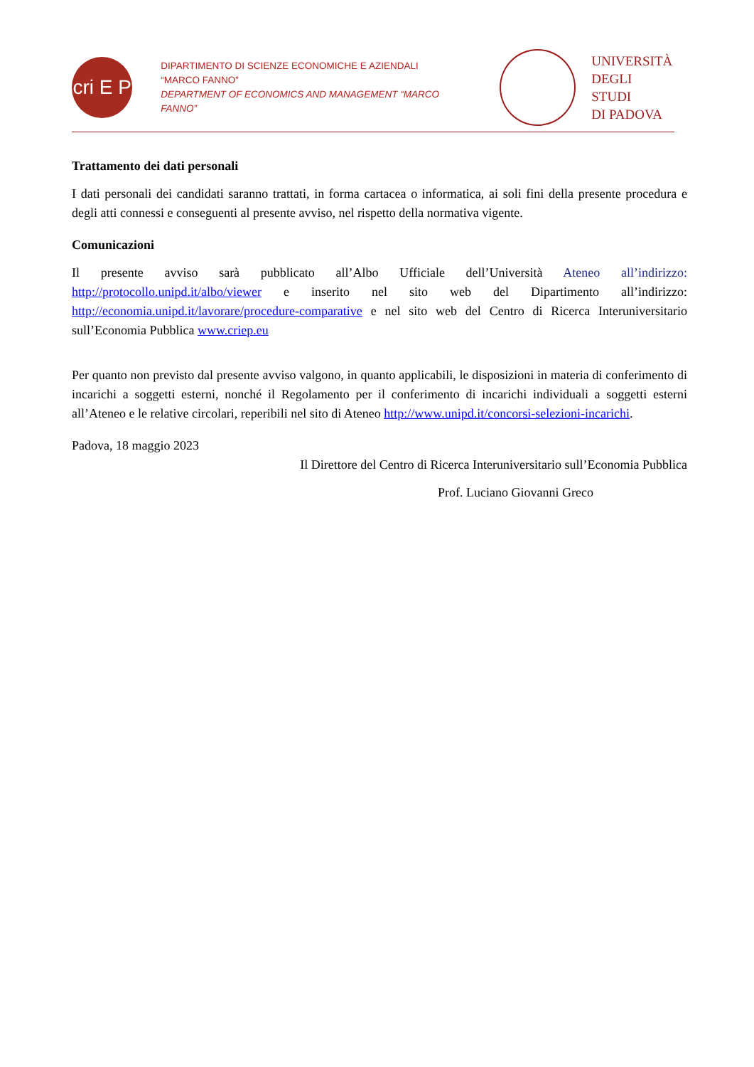cri E P
DIPARTIMENTO DI SCIENZE ECONOMICHE E AZIENDALI
“MARCO FANNO”
DEPARTMENT OF ECONOMICS AND MANAGEMENT “MARCO FANNO”
UNIVERSITÀ
DEGLI STUDI
DI PADOVA
Trattamento dei dati personali
I dati personali dei candidati saranno trattati, in forma cartacea o informatica, ai soli fini della presente procedura e degli atti connessi e conseguenti al presente avviso, nel rispetto della normativa vigente.
Comunicazioni
Il presente avviso sarà pubblicato all’Albo Ufficiale dell’Università Ateneo all’indirizzo: http://protocollo.unipd.it/albo/viewer e inserito nel sito web del Dipartimento all’indirizzo: http://economia.unipd.it/lavorare/procedure-comparative e nel sito web del Centro di Ricerca Interuniversitario sull’Economia Pubblica www.criep.eu
Per quanto non previsto dal presente avviso valgono, in quanto applicabili, le disposizioni in materia di conferimento di incarichi a soggetti esterni, nonché il Regolamento per il conferimento di incarichi individuali a soggetti esterni all’Ateneo e le relative circolari, reperibili nel sito di Ateneo http://www.unipd.it/concorsi-selezioni-incarichi.
Padova, 18 maggio 2023
Il Direttore del Centro di Ricerca Interuniversitario sull’Economia Pubblica
Prof. Luciano Giovanni Greco